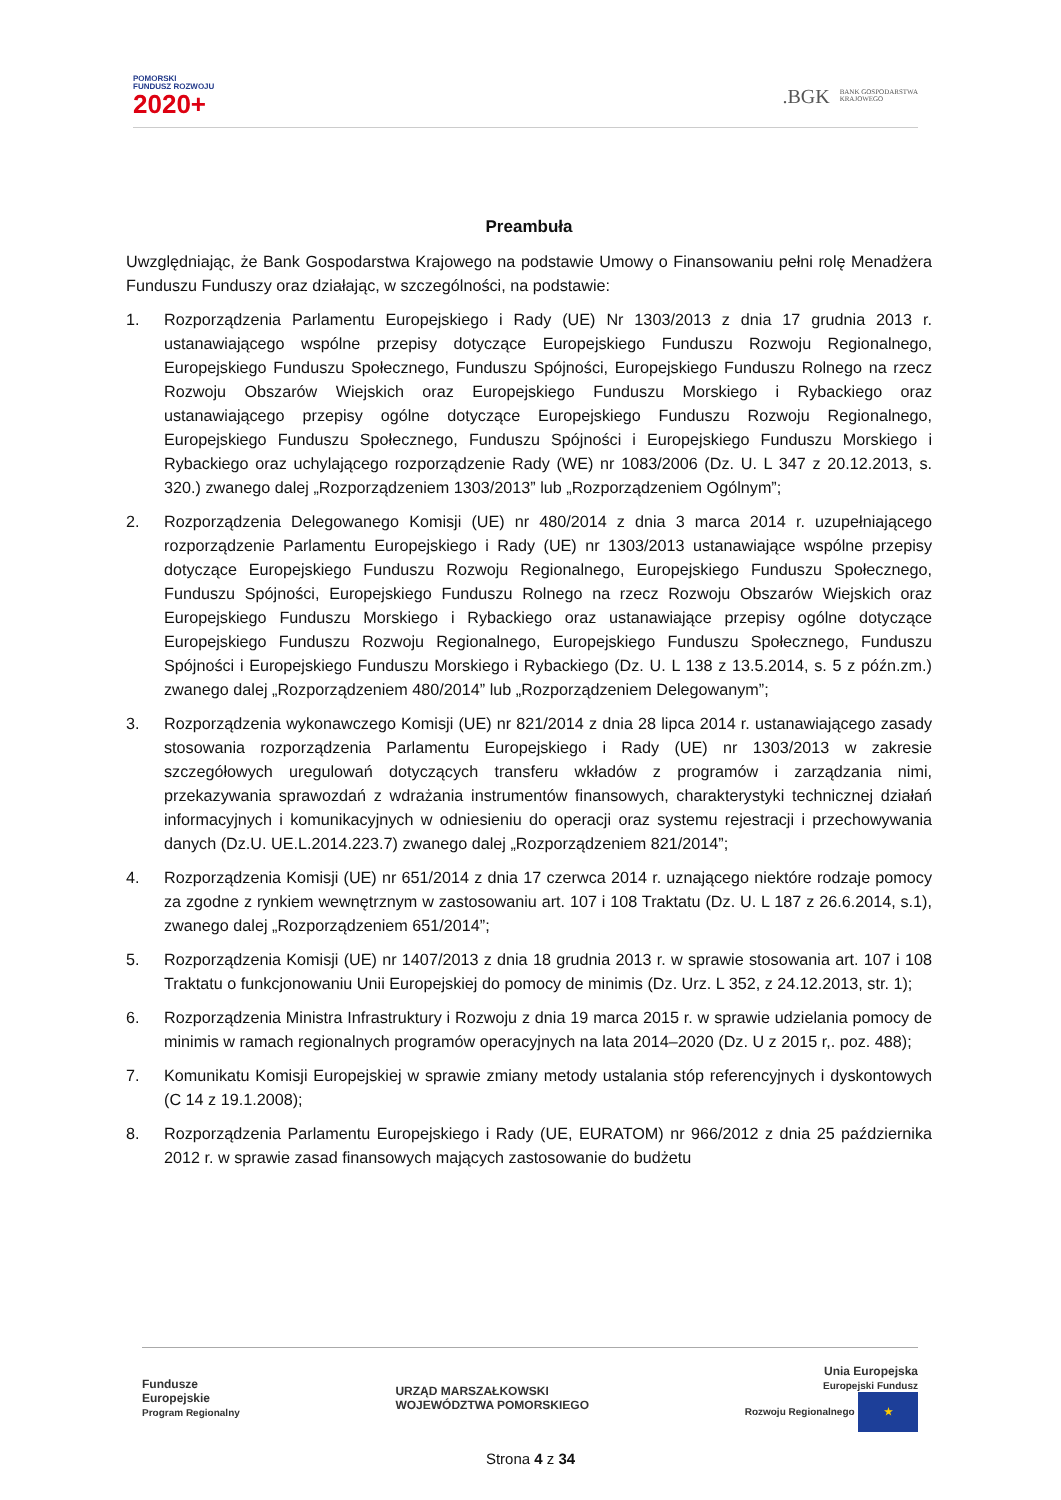POMORSKI
FUNDUSZ ROZWOJU
2020+
.BGK BANK GOSPODARSTWA
KRAJOWEGO
Preambuła
Uwzględniając, że Bank Gospodarstwa Krajowego na podstawie Umowy o Finansowaniu pełni rolę Menadżera Funduszu Funduszy oraz działając, w szczególności, na podstawie:
1. Rozporządzenia Parlamentu Europejskiego i Rady (UE) Nr 1303/2013 z dnia 17 grudnia 2013 r. ustanawiającego wspólne przepisy dotyczące Europejskiego Funduszu Rozwoju Regionalnego, Europejskiego Funduszu Społecznego, Funduszu Spójności, Europejskiego Funduszu Rolnego na rzecz Rozwoju Obszarów Wiejskich oraz Europejskiego Funduszu Morskiego i Rybackiego oraz ustanawiającego przepisy ogólne dotyczące Europejskiego Funduszu Rozwoju Regionalnego, Europejskiego Funduszu Społecznego, Funduszu Spójności i Europejskiego Funduszu Morskiego i Rybackiego oraz uchylającego rozporządzenie Rady (WE) nr 1083/2006 (Dz. U. L 347 z 20.12.2013, s. 320.) zwanego dalej „Rozporządzeniem 1303/2013” lub „Rozporządzeniem Ogólnym”;
2. Rozporządzenia Delegowanego Komisji (UE) nr 480/2014 z dnia 3 marca 2014 r. uzupełniającego rozporządzenie Parlamentu Europejskiego i Rady (UE) nr 1303/2013 ustanawiające wspólne przepisy dotyczące Europejskiego Funduszu Rozwoju Regionalnego, Europejskiego Funduszu Społecznego, Funduszu Spójności, Europejskiego Funduszu Rolnego na rzecz Rozwoju Obszarów Wiejskich oraz Europejskiego Funduszu Morskiego i Rybackiego oraz ustanawiające przepisy ogólne dotyczące Europejskiego Funduszu Rozwoju Regionalnego, Europejskiego Funduszu Społecznego, Funduszu Spójności i Europejskiego Funduszu Morskiego i Rybackiego (Dz. U. L 138 z 13.5.2014, s. 5 z późn.zm.) zwanego dalej „Rozporządzeniem 480/2014” lub „Rozporządzeniem Delegowanym”;
3. Rozporządzenia wykonawczego Komisji (UE) nr 821/2014 z dnia 28 lipca 2014 r. ustanawiającego zasady stosowania rozporządzenia Parlamentu Europejskiego i Rady (UE) nr 1303/2013 w zakresie szczegółowych uregulowań dotyczących transferu wkładów z programów i zarządzania nimi, przekazywania sprawozdań z wdrażania instrumentów finansowych, charakterystyki technicznej działań informacyjnych i komunikacyjnych w odniesieniu do operacji oraz systemu rejestracji i przechowywania danych (Dz.U. UE.L.2014.223.7) zwanego dalej „Rozporządzeniem 821/2014”;
4. Rozporządzenia Komisji (UE) nr 651/2014 z dnia 17 czerwca 2014 r. uznającego niektóre rodzaje pomocy za zgodne z rynkiem wewnętrznym w zastosowaniu art. 107 i 108 Traktatu (Dz. U. L 187 z 26.6.2014, s.1), zwanego dalej „Rozporządzeniem 651/2014”;
5. Rozporządzenia Komisji (UE) nr 1407/2013 z dnia 18 grudnia 2013 r. w sprawie stosowania art. 107 i 108 Traktatu o funkcjonowaniu Unii Europejskiej do pomocy de minimis (Dz. Urz. L 352, z 24.12.2013, str. 1);
6. Rozporządzenia Ministra Infrastruktury i Rozwoju z dnia 19 marca 2015 r. w sprawie udzielania pomocy de minimis w ramach regionalnych programów operacyjnych na lata 2014–2020 (Dz. U z 2015 r,. poz. 488);
7. Komunikatu Komisji Europejskiej w sprawie zmiany metody ustalania stóp referencyjnych i dyskontowych (C 14 z 19.1.2008);
8. Rozporządzenia Parlamentu Europejskiego i Rady (UE, EURATOM) nr 966/2012 z dnia 25 października 2012 r. w sprawie zasad finansowych mających zastosowanie do budżetu
Fundusze
Europejskie
Program Regionalny
URZĄD MARSZAŁKOWSKI
WOJEWÓDZTWA POMORSKIEGO
Unia Europejska
Europejski Fundusz
Rozwoju Regionalnego ★
Strona 4 z 34